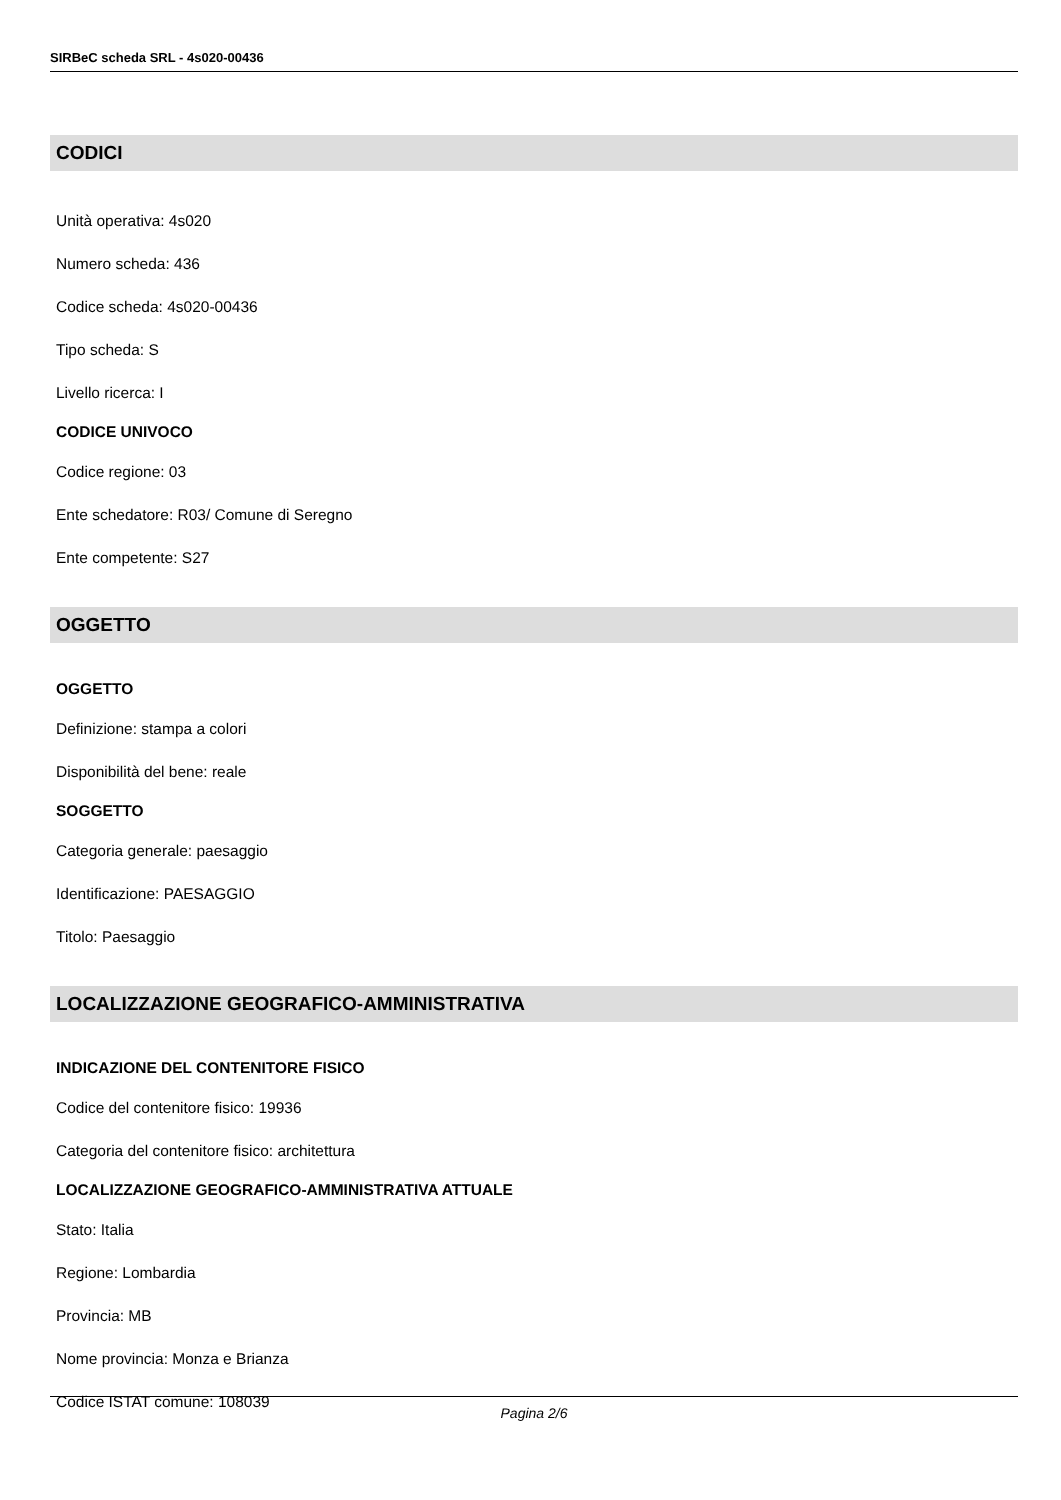SIRBeC scheda SRL - 4s020-00436
CODICI
Unità operativa: 4s020
Numero scheda: 436
Codice scheda: 4s020-00436
Tipo scheda: S
Livello ricerca: I
CODICE UNIVOCO
Codice regione: 03
Ente schedatore: R03/ Comune di Seregno
Ente competente: S27
OGGETTO
OGGETTO
Definizione: stampa a colori
Disponibilità del bene: reale
SOGGETTO
Categoria generale: paesaggio
Identificazione: PAESAGGIO
Titolo: Paesaggio
LOCALIZZAZIONE GEOGRAFICO-AMMINISTRATIVA
INDICAZIONE DEL CONTENITORE FISICO
Codice del contenitore fisico: 19936
Categoria del contenitore fisico: architettura
LOCALIZZAZIONE GEOGRAFICO-AMMINISTRATIVA ATTUALE
Stato: Italia
Regione: Lombardia
Provincia: MB
Nome provincia: Monza e Brianza
Codice ISTAT comune: 108039
Pagina 2/6